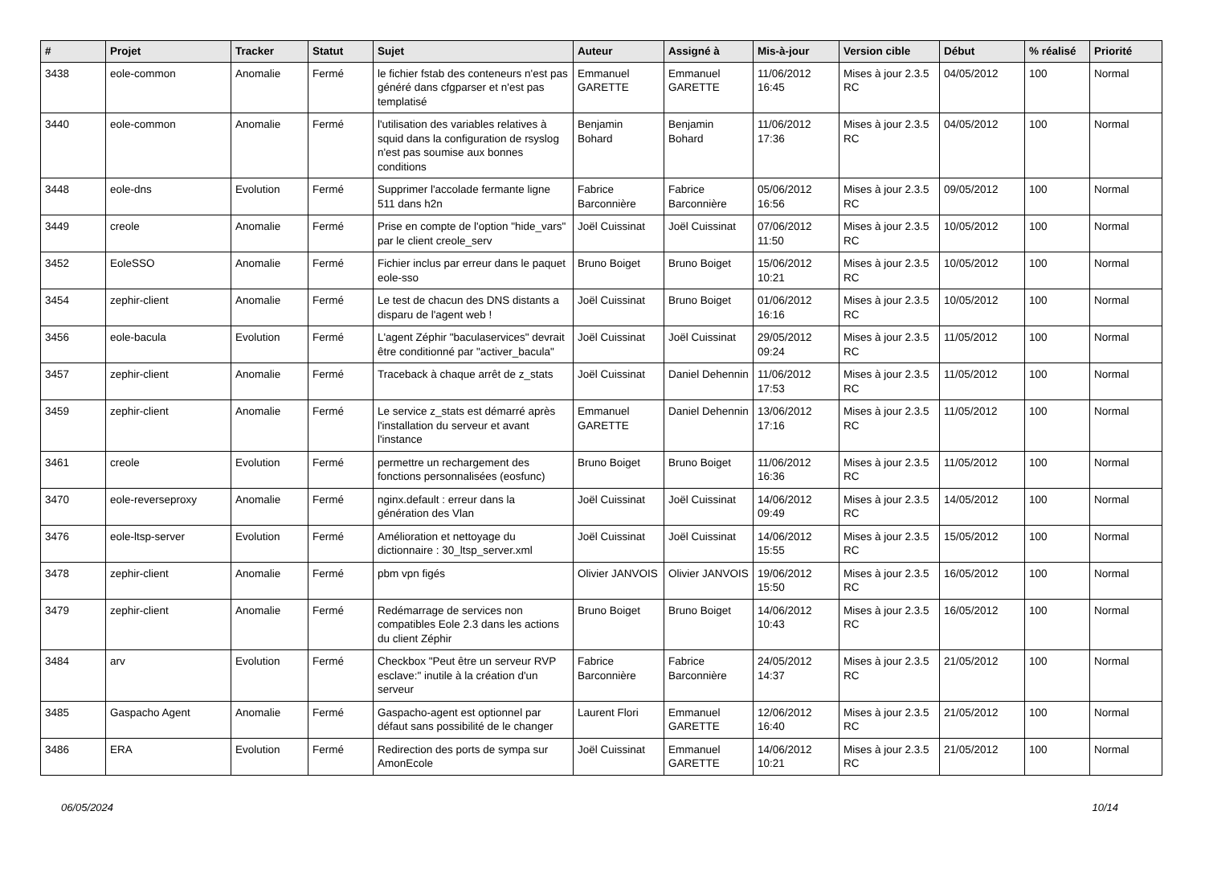| # | Projet | Tracker | Statut | Sujet | Auteur | Assigné à | Mis-à-jour | Version cible | Début | % réalisé | Priorité |
| --- | --- | --- | --- | --- | --- | --- | --- | --- | --- | --- | --- |
| 3438 | eole-common | Anomalie | Fermé | le fichier fstab des conteneurs n'est pas généré dans cfgparser et n'est pas templatisé | Emmanuel GARETTE | Emmanuel GARETTE | 11/06/2012 16:45 | Mises à jour 2.3.5 RC | 04/05/2012 | 100 | Normal |
| 3440 | eole-common | Anomalie | Fermé | l'utilisation des variables relatives à squid dans la configuration de rsyslog n'est pas soumise aux bonnes conditions | Benjamin Bohard | Benjamin Bohard | 11/06/2012 17:36 | Mises à jour 2.3.5 RC | 04/05/2012 | 100 | Normal |
| 3448 | eole-dns | Evolution | Fermé | Supprimer l'accolade fermante ligne 511 dans h2n | Fabrice Barconnière | Fabrice Barconnière | 05/06/2012 16:56 | Mises à jour 2.3.5 RC | 09/05/2012 | 100 | Normal |
| 3449 | creole | Anomalie | Fermé | Prise en compte de l'option "hide_vars" par le client creole_serv | Joël Cuissinat | Joël Cuissinat | 07/06/2012 11:50 | Mises à jour 2.3.5 RC | 10/05/2012 | 100 | Normal |
| 3452 | EoleSSO | Anomalie | Fermé | Fichier inclus par erreur dans le paquet eole-sso | Bruno Boiget | Bruno Boiget | 15/06/2012 10:21 | Mises à jour 2.3.5 RC | 10/05/2012 | 100 | Normal |
| 3454 | zephir-client | Anomalie | Fermé | Le test de chacun des DNS distants a disparu de l'agent web ! | Joël Cuissinat | Bruno Boiget | 01/06/2012 16:16 | Mises à jour 2.3.5 RC | 10/05/2012 | 100 | Normal |
| 3456 | eole-bacula | Evolution | Fermé | L'agent Zéphir "baculaservices" devrait être conditionné par "activer_bacula" | Joël Cuissinat | Joël Cuissinat | 29/05/2012 09:24 | Mises à jour 2.3.5 RC | 11/05/2012 | 100 | Normal |
| 3457 | zephir-client | Anomalie | Fermé | Traceback à chaque arrêt de z_stats | Joël Cuissinat | Daniel Dehennin | 11/06/2012 17:53 | Mises à jour 2.3.5 RC | 11/05/2012 | 100 | Normal |
| 3459 | zephir-client | Anomalie | Fermé | Le service z_stats est démarré après l'installation du serveur et avant l'instance | Emmanuel GARETTE | Daniel Dehennin | 13/06/2012 17:16 | Mises à jour 2.3.5 RC | 11/05/2012 | 100 | Normal |
| 3461 | creole | Evolution | Fermé | permettre un rechargement des fonctions personnalisées (eosfunc) | Bruno Boiget | Bruno Boiget | 11/06/2012 16:36 | Mises à jour 2.3.5 RC | 11/05/2012 | 100 | Normal |
| 3470 | eole-reverseproxy | Anomalie | Fermé | nginx.default : erreur dans la génération des Vlan | Joël Cuissinat | Joël Cuissinat | 14/06/2012 09:49 | Mises à jour 2.3.5 RC | 14/05/2012 | 100 | Normal |
| 3476 | eole-ltsp-server | Evolution | Fermé | Amélioration et nettoyage du dictionnaire : 30_ltsp_server.xml | Joël Cuissinat | Joël Cuissinat | 14/06/2012 15:55 | Mises à jour 2.3.5 RC | 15/05/2012 | 100 | Normal |
| 3478 | zephir-client | Anomalie | Fermé | pbm vpn figés | Olivier JANVOIS | Olivier JANVOIS | 19/06/2012 15:50 | Mises à jour 2.3.5 RC | 16/05/2012 | 100 | Normal |
| 3479 | zephir-client | Anomalie | Fermé | Redémarrage de services non compatibles Eole 2.3 dans les actions du client Zéphir | Bruno Boiget | Bruno Boiget | 14/06/2012 10:43 | Mises à jour 2.3.5 RC | 16/05/2012 | 100 | Normal |
| 3484 | arv | Evolution | Fermé | Checkbox "Peut être un serveur RVP esclave:" inutile à la création d'un serveur | Fabrice Barconnière | Fabrice Barconnière | 24/05/2012 14:37 | Mises à jour 2.3.5 RC | 21/05/2012 | 100 | Normal |
| 3485 | Gaspacho Agent | Anomalie | Fermé | Gaspacho-agent est optionnel par défaut sans possibilité de le changer | Laurent Flori | Emmanuel GARETTE | 12/06/2012 16:40 | Mises à jour 2.3.5 RC | 21/05/2012 | 100 | Normal |
| 3486 | ERA | Evolution | Fermé | Redirection des ports de sympa sur AmonEcole | Joël Cuissinat | Emmanuel GARETTE | 14/06/2012 10:21 | Mises à jour 2.3.5 RC | 21/05/2012 | 100 | Normal |
06/05/2024 10/14